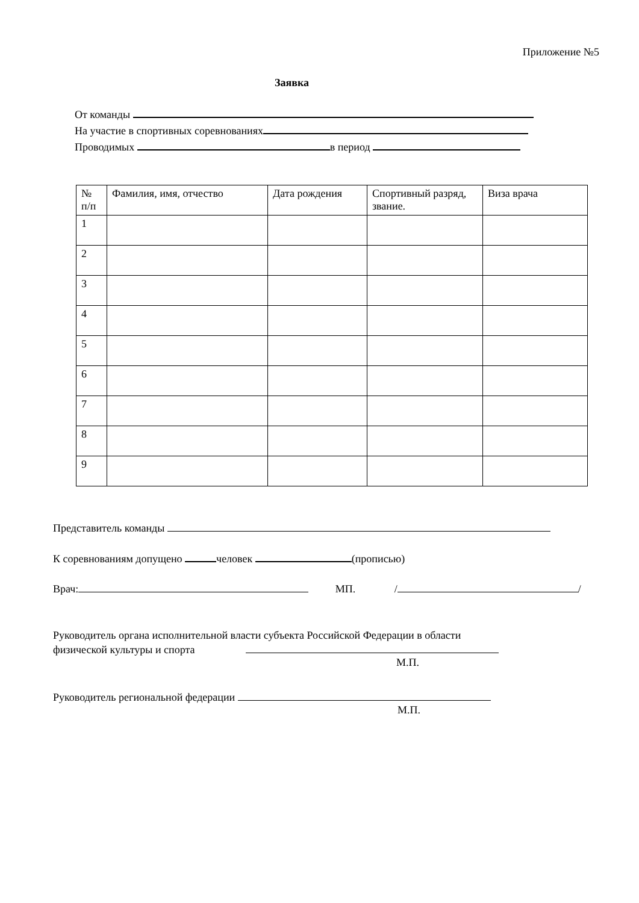Приложение №5
Заявка
От команды
На участие в спортивных соревнованиях
Проводимых в период
| № п/п | Фамилия, имя, отчество | Дата рождения | Спортивный разряд, звание. | Виза врача |
| --- | --- | --- | --- | --- |
| 1 | | | | |
| 2 | | | | |
| 3 | | | | |
| 4 | | | | |
| 5 | | | | |
| 6 | | | | |
| 7 | | | | |
| 8 | | | | |
| 9 | | | | |
Представитель команды
К соревнованиям допущено человек (прописью)
Врач: МП. / /
Руководитель органа исполнительной власти субъекта Российской Федерации в области
физической культуры и спорта
М.П.
Руководитель региональной федерации
М.П.